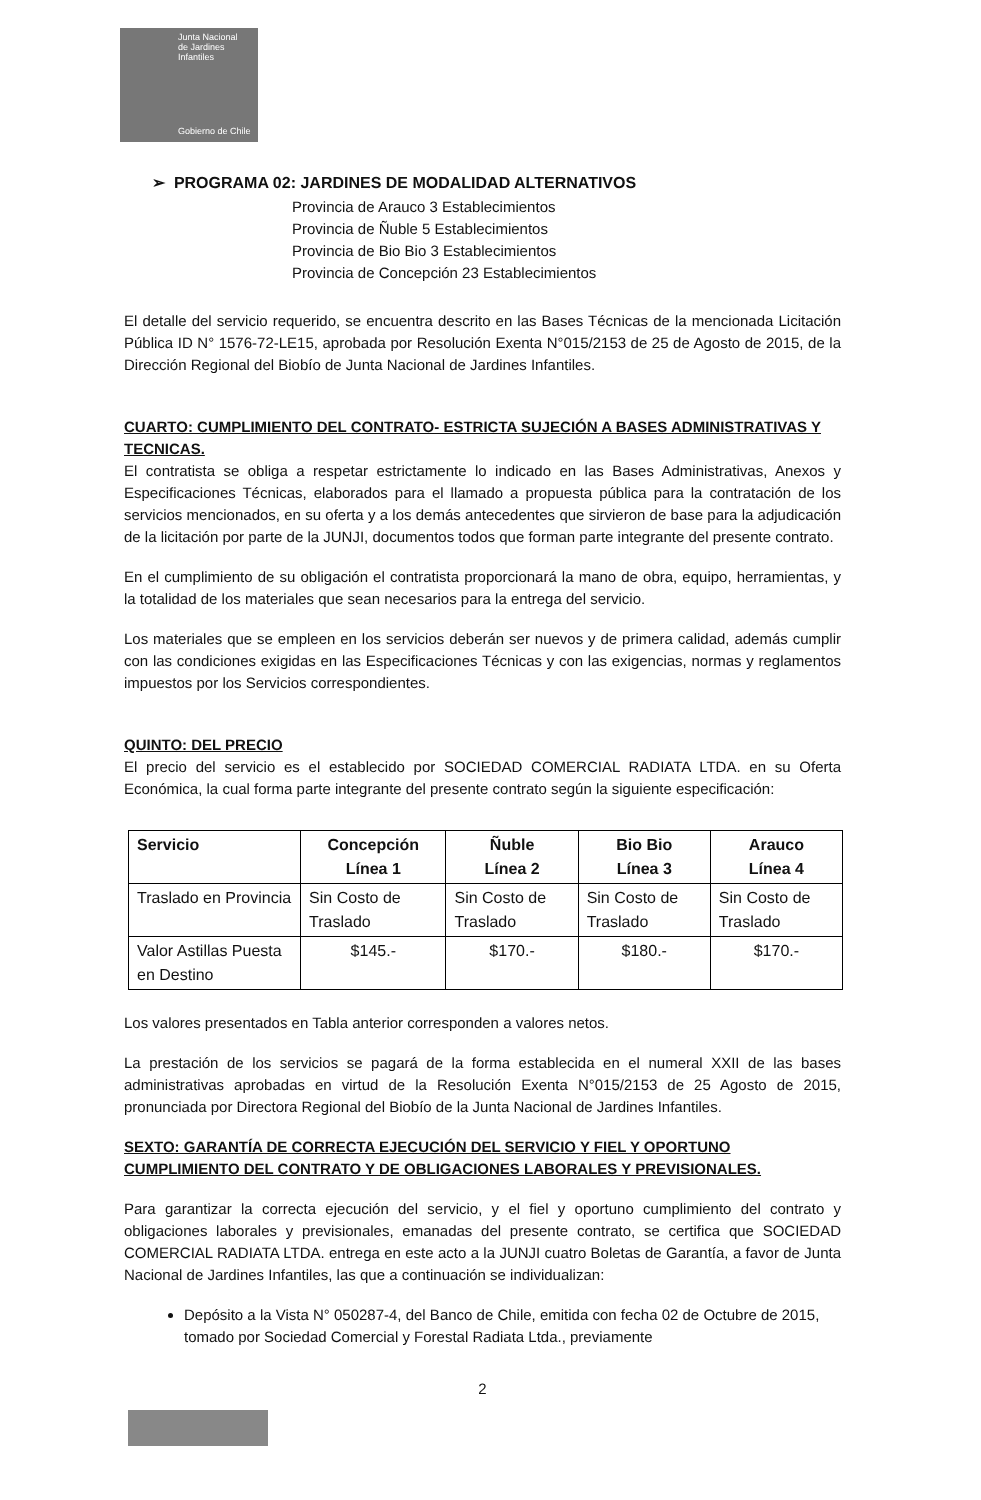Junta Nacional
de Jardines
Infantiles
Gobierno de Chile
➢ PROGRAMA 02: JARDINES DE MODALIDAD ALTERNATIVOS
Provincia de Arauco 3 Establecimientos
Provincia de Ñuble 5 Establecimientos
Provincia de Bio Bio 3 Establecimientos
Provincia de Concepción 23 Establecimientos
El detalle del servicio requerido, se encuentra descrito en las Bases Técnicas de la mencionada Licitación Pública ID N° 1576-72-LE15, aprobada por Resolución Exenta N°015/2153 de 25 de Agosto de 2015, de la Dirección Regional del Biobío de Junta Nacional de Jardines Infantiles.
CUARTO: CUMPLIMIENTO DEL CONTRATO- ESTRICTA SUJECIÓN A BASES ADMINISTRATIVAS Y TECNICAS.
El contratista se obliga a respetar estrictamente lo indicado en las Bases Administrativas, Anexos y Especificaciones Técnicas, elaborados para el llamado a propuesta pública para la contratación de los servicios mencionados, en su oferta y a los demás antecedentes que sirvieron de base para la adjudicación de la licitación por parte de la JUNJI, documentos todos que forman parte integrante del presente contrato.
En el cumplimiento de su obligación el contratista proporcionará la mano de obra, equipo, herramientas, y la totalidad de los materiales que sean necesarios para la entrega del servicio.
Los materiales que se empleen en los servicios deberán ser nuevos y de primera calidad, además cumplir con las condiciones exigidas en las Especificaciones Técnicas y con las exigencias, normas y reglamentos impuestos por los Servicios correspondientes.
QUINTO: DEL PRECIO
El precio del servicio es el establecido por SOCIEDAD COMERCIAL RADIATA LTDA. en su Oferta Económica, la cual forma parte integrante del presente contrato según la siguiente especificación:
| Servicio | Concepción Línea 1 | Ñuble Línea 2 | Bio Bio Línea 3 | Arauco Línea 4 |
| --- | --- | --- | --- | --- |
| Traslado en Provincia | Sin Costo de Traslado | Sin Costo de Traslado | Sin Costo de Traslado | Sin Costo de Traslado |
| Valor Astillas Puesta en Destino | $145.- | $170.- | $180.- | $170.- |
Los valores presentados en Tabla anterior corresponden a valores netos.
La prestación de los servicios se pagará de la forma establecida en el numeral XXII de las bases administrativas aprobadas en virtud de la Resolución Exenta N°015/2153 de 25 Agosto de 2015, pronunciada por Directora Regional del Biobío de la Junta Nacional de Jardines Infantiles.
SEXTO: GARANTÍA DE CORRECTA EJECUCIÓN DEL SERVICIO Y FIEL Y OPORTUNO CUMPLIMIENTO DEL CONTRATO Y DE OBLIGACIONES LABORALES Y PREVISIONALES.
Para garantizar la correcta ejecución del servicio, y el fiel y oportuno cumplimiento del contrato y obligaciones laborales y previsionales, emanadas del presente contrato, se certifica que SOCIEDAD COMERCIAL RADIATA LTDA. entrega en este acto a la JUNJI cuatro Boletas de Garantía, a favor de Junta Nacional de Jardines Infantiles, las que a continuación se individualizan:
Depósito a la Vista N° 050287-4, del Banco de Chile, emitida con fecha 02 de Octubre de 2015, tomado por Sociedad Comercial y Forestal Radiata Ltda., previamente
2